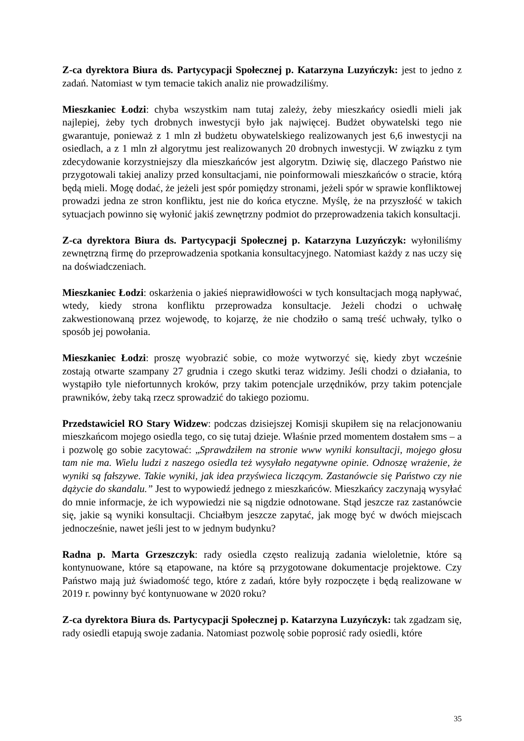Z-ca dyrektora Biura ds. Partycypacji Społecznej p. Katarzyna Luzyńczyk: jest to jedno z zadań. Natomiast w tym temacie takich analiz nie prowadziliśmy.
Mieszkaniec Łodzi: chyba wszystkim nam tutaj zależy, żeby mieszkańcy osiedli mieli jak najlepiej, żeby tych drobnych inwestycji było jak najwięcej. Budżet obywatelski tego nie gwarantuje, ponieważ z 1 mln zł budżetu obywatelskiego realizowanych jest 6,6 inwestycji na osiedlach, a z 1 mln zł algorytmu jest realizowanych 20 drobnych inwestycji. W związku z tym zdecydowanie korzystniejszy dla mieszkańców jest algorytm. Dziwię się, dlaczego Państwo nie przygotowali takiej analizy przed konsultacjami, nie poinformowali mieszkańców o stracie, którą będą mieli. Mogę dodać, że jeżeli jest spór pomiędzy stronami, jeżeli spór w sprawie konfliktowej prowadzi jedna ze stron konfliktu, jest nie do końca etyczne. Myślę, że na przyszłość w takich sytuacjach powinno się wyłonić jakiś zewnętrzny podmiot do przeprowadzenia takich konsultacji.
Z-ca dyrektora Biura ds. Partycypacji Społecznej p. Katarzyna Luzyńczyk: wyłoniliśmy zewnętrzną firmę do przeprowadzenia spotkania konsultacyjnego. Natomiast każdy z nas uczy się na doświadczeniach.
Mieszkaniec Łodzi: oskarżenia o jakieś nieprawidłowości w tych konsultacjach mogą napływać, wtedy, kiedy strona konfliktu przeprowadza konsultacje. Jeżeli chodzi o uchwałę zakwestionowaną przez wojewodę, to kojarzę, że nie chodziło o samą treść uchwały, tylko o sposób jej powołania.
Mieszkaniec Łodzi: proszę wyobrazić sobie, co może wytworzyć się, kiedy zbyt wcześnie zostają otwarte szampany 27 grudnia i czego skutki teraz widzimy. Jeśli chodzi o działania, to wystąpiło tyle niefortunnych kroków, przy takim potencjale urzędników, przy takim potencjale prawników, żeby taką rzecz sprowadzić do takiego poziomu.
Przedstawiciel RO Stary Widzew: podczas dzisiejszej Komisji skupiłem się na relacjonowaniu mieszkańcom mojego osiedla tego, co się tutaj dzieje. Właśnie przed momentem dostałem sms – a i pozwolę go sobie zacytować: „Sprawdziłem na stronie www wyniki konsultacji, mojego głosu tam nie ma. Wielu ludzi z naszego osiedla też wysyłało negatywne opinie. Odnoszę wrażenie, że wyniki są fałszywe. Takie wyniki, jak idea przyświeca liczącym. Zastanówcie się Państwo czy nie dążycie do skandalu.” Jest to wypowiedź jednego z mieszkańców. Mieszkańcy zaczynają wysyłać do mnie informacje, że ich wypowiedzi nie są nigdzie odnotowane. Stąd jeszcze raz zastanówcie się, jakie są wyniki konsultacji. Chciałbym jeszcze zapytać, jak mogę być w dwóch miejscach jednocześnie, nawet jeśli jest to w jednym budynku?
Radna p. Marta Grzeszczyk: rady osiedla często realizują zadania wieloletnie, które są kontynuowane, które są etapowane, na które są przygotowane dokumentacje projektowe. Czy Państwo mają już świadomość tego, które z zadań, które były rozpoczęte i będą realizowane w 2019 r. powinny być kontynuowane w 2020 roku?
Z-ca dyrektora Biura ds. Partycypacji Społecznej p. Katarzyna Luzyńczyk: tak zgadzam się, rady osiedli etapują swoje zadania. Natomiast pozwolę sobie poprosić rady osiedli, które
35